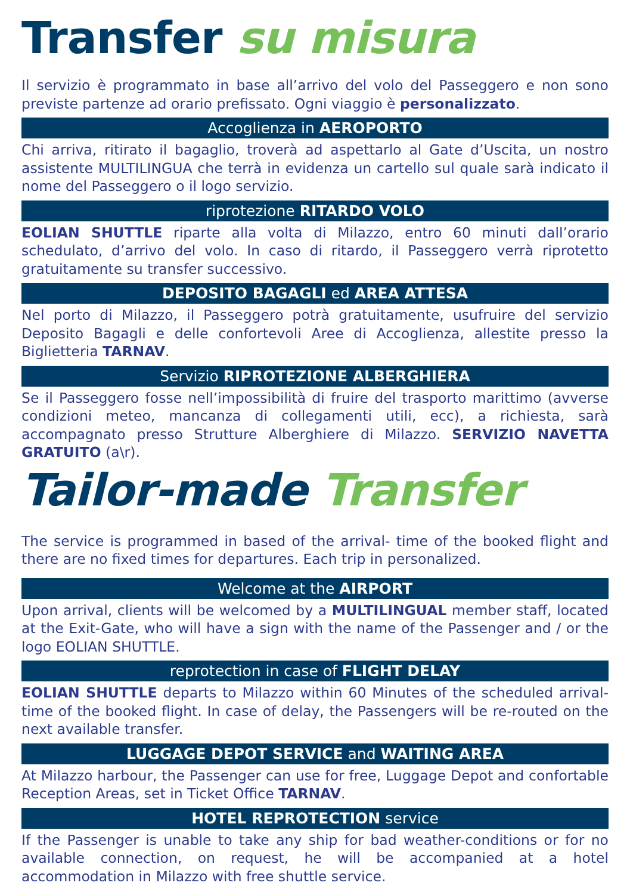Transfer su misura
Il servizio è programmato in base all’arrivo del volo del Passeggero e non sono previste partenze ad orario prefissato. Ogni viaggio è personalizzato.
Accoglienza in AEROPORTO
Chi arriva, ritirato il bagaglio, troverà ad aspettarlo al Gate d’Uscita, un nostro assistente MULTILINGUA che terrà in evidenza un cartello sul quale sarà indicato il nome del Passeggero o il logo servizio.
riprotezione RITARDO VOLO
EOLIAN SHUTTLE riparte alla volta di Milazzo, entro 60 minuti dall’orario schedulato, d’arrivo del volo. In caso di ritardo, il Passeggero verrà riprotetto gratuitamente su transfer successivo.
DEPOSITO BAGAGLI ed AREA ATTESA
Nel porto di Milazzo, il Passeggero potrà gratuitamente, usufruire del servizio Deposito Bagagli e delle confortevoli Aree di Accoglienza, allestite presso la Biglietteria TARNAV.
Servizio RIPROTEZIONE ALBERGHIERA
Se il Passeggero fosse nell’impossibilità di fruire del trasporto marittimo (avverse condizioni meteo, mancanza di collegamenti utili, ecc), a richiesta, sarà accompagnato presso Strutture Alberghiere di Milazzo. SERVIZIO NAVETTA GRATUITO (a\r).
Tailor-made Transfer
The service is programmed in based of the arrival- time of the booked flight and there are no fixed times for departures. Each trip in personalized.
Welcome at the AIRPORT
Upon arrival, clients will be welcomed by a MULTILINGUAL member staff, located at the Exit-Gate, who will have a sign with the name of the Passenger and / or the logo EOLIAN SHUTTLE.
reprotection in case of FLIGHT DELAY
EOLIAN SHUTTLE departs to Milazzo within 60 Minutes of the scheduled arrival-time of the booked flight. In case of delay, the Passengers will be re-routed on the next available transfer.
LUGGAGE DEPOT SERVICE and WAITING AREA
At Milazzo harbour, the Passenger can use for free, Luggage Depot and confortable Reception Areas, set in Ticket Office TARNAV.
HOTEL REPROTECTION service
If the Passenger is unable to take any ship for bad weather-conditions or for no available connection, on request, he will be accompanied at a hotel accommodation in Milazzo with free shuttle service.